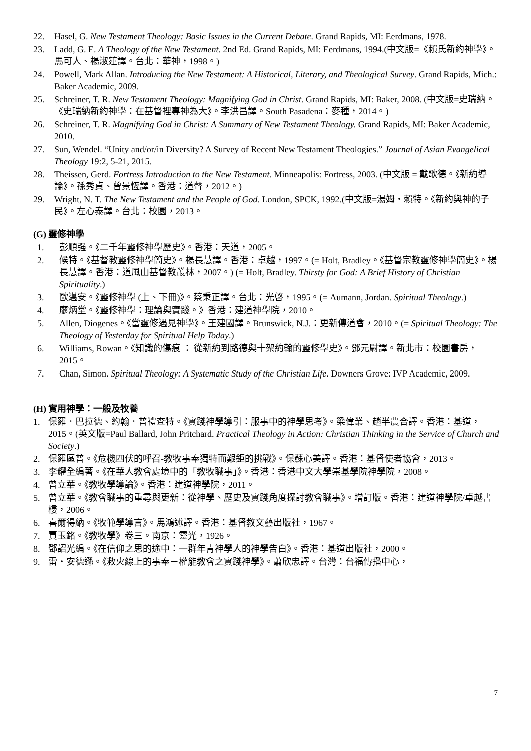22. Hasel, G. New Testament Theology: Basic Issues in the Current Debate. Grand Rapids, MI: Eerdmans, 1978.
23. Ladd, G. E. A Theology of the New Testament. 2nd Ed. Grand Rapids, MI: Eerdmans, 1994.(中文版=《賴氏新約神學》。馬可人、楊淑蓮譯。台北：華神，1998。)
24. Powell, Mark Allan. Introducing the New Testament: A Historical, Literary, and Theological Survey. Grand Rapids, Mich.: Baker Academic, 2009.
25. Schreiner, T. R. New Testament Theology: Magnifying God in Christ. Grand Rapids, MI: Baker, 2008. (中文版=史瑞納。《史瑞納新約神學：在基督裡專神為大》。李洪昌譯。South Pasadena：麥種，2014。)
26. Schreiner, T. R. Magnifying God in Christ: A Summary of New Testament Theology. Grand Rapids, MI: Baker Academic, 2010.
27. Sun, Wendel. “Unity and/or/in Diversity? A Survey of Recent New Testament Theologies.” Journal of Asian Evangelical Theology 19:2, 5-21, 2015.
28. Theissen, Gerd. Fortress Introduction to the New Testament. Minneapolis: Fortress, 2003. (中文版 = 戴歌德。《新約導論》。孫秀貞、曾景恆譯。香港：道聲，2012。)
29. Wright, N. T. The New Testament and the People of God. London, SPCK, 1992.(中文版=湯姆・賴特。《新約與神的子民》。左心泰譯。台北：校園，2013。
(G) 靈修神學
1. 彭順强。《二千年靈修神學歷史》。香港：天道，2005。
2. 候特。《基督教靈修神學簡史》。楊長慧譯。香港：卓越，1997。(= Holt, Bradley。《基督宗教靈修神學簡史》。楊長慧譯。香港：道風山基督教叢林，2007。) (= Holt, Bradley. Thirsty for God: A Brief History of Christian Spirituality.)
3. 歐邁安。《靈修神學 (上、下冊)》。蔡秉正譯。台北：光啓，1995。(= Aumann, Jordan. Spiritual Theology.)
4. 廖炳堂。《靈修神學：理論與實踐。》香港：建道神學院，2010。
5. Allen, Diogenes。《當靈修遇見神學》。王建國譯。Brunswick, N.J.：更新傳道會，2010。(= Spiritual Theology: The Theology of Yesterday for Spiritual Help Today.)
6. Williams, Rowan。《知識的傷痕 ： 從新約到路德與十架約翰的靈修學史》。鄧元尉譯。新北市：校園書房，2015。
7. Chan, Simon. Spiritual Theology: A Systematic Study of the Christian Life. Downers Grove: IVP Academic, 2009.
(H) 實用神學：一般及牧養
1. 保羅．巴拉德、約翰．普禮查特。《實踐神學導引：服事中的神學思考》。梁偉業、趙半農合譯。香港：基道，2015。(英文版=Paul Ballard, John Pritchard. Practical Theology in Action: Christian Thinking in the Service of Church and Society.)
2. 保羅區普。《危機四伏的呼召-教牧事奉獨特而艱鉅的挑戰》。保蘇心美譯。香港：基督使者協會，2013。
3. 李耀全編著。《在華人教會處境中的「教牧職事」》。香港：香港中文大學崇基學院神學院，2008。
4. 曾立華。《教牧學導論》。香港：建道神學院，2011。
5. 曾立華。《教會職事的重尋與更新：從神學、歷史及實踐角度探討教會職事》。增訂版。香港：建道神學院/卓越書樓，2006。
6. 喜爾得納。《牧範學導言》。馬鴻述譯。香港：基督教文藝出版社，1967。
7. 賈玉銘。《教牧學》卷三。南京：靈光，1926。
8. 鄧詔光編。《在信仰之思的途中：一群年青神學人的神學告白》。香港：基道出版社，2000。
9. 雷・安德遜。《救火線上的事奉－權能教會之實踐神學》。蕭欣忠譯。台灣：台福傳播中心，
7